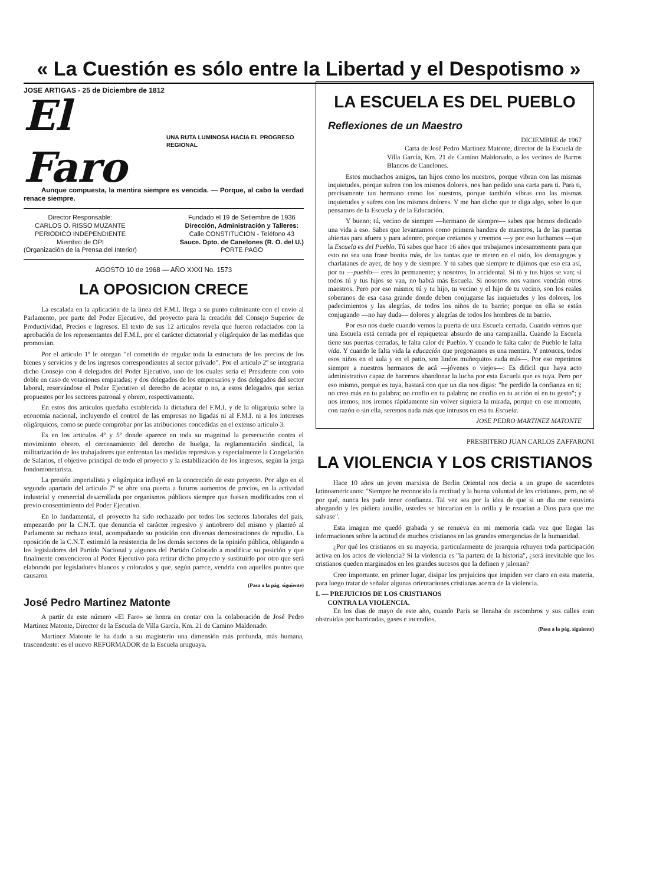« La Cuestión es sólo entre la Libertad y el Despotismo »
JOSE ARTIGAS - 25 de Diciembre de 1812
El Faro UNA RUTA LUMINOSA HACIA EL PROGRESO REGIONAL
Aunque compuesta, la mentira siempre es vencida. — Porque, al cabo la verdad renace siempre.
Director Responsable:
CARLOS O. RISSO MUZANTE
PERIODICO INDEPENDIENTE
Miembro de OPI
(Organización de la Prensa del Interior)
Fundado el 19 de Setiembre de 1936
Dirección, Administración y Talleres:
Calle CONSTITUCION - Teléfono 43
Sauce. Dpto. de Canelones (R. O. del U.)
PORTE PAGO
AGOSTO 10 de 1968 — AÑO XXXI No. 1573
LA OPOSICION CRECE
La escalada en la aplicación de la linea del F.M.I. llega a su punto culminante con el envio al Parlamento, por parte del Poder Ejecutivo, del proyecto para la creación del Consejo Superior de Productividad, Precios e Ingresos. El texto de sus 12 articulos revela que fueron redactados con la aprobación de los representantes del F.M.I., por el carácter dictatorial y oligárquico de las medidas que promovian.
Por el articulo 1º le otorgan "el cometido de regular toda la estructura de los precios de los bienes y servicios y de los ingresos correspondientes al sector privado". Por el articulo 2º se integraria dicho Consejo con 4 delegados del Poder Ejecutivo, uno de los cuales seria el Presidente con voto doble en caso de votaciones empatadas; y dos delegados de los empresarios y dos delegados del sector laboral, reservándose el Poder Ejecutivo el derecho de aceptar o no, a estos delegados que serian propuestos por los sectores patronal y obrero, respectivamente.
En estos dos articulos quedaba establecida la dictadura del F.M.I. y de la oligarquia sobre la economia nacional, incluyendo el control de las empresas no ligadas ni al F.M.I. ni a los intereses oligárquicos, como se puede comprobar por las atribuciones concedidas en el extenso articulo 3.
Es en los articulos 4º y 5º donde aparece en toda su magnitud la persecución contra el movimiento obrero, el cercenamiento del derecho de huelga, la reglamentación sindical, la militarización de los trabajadores que enfrentan las medidas represivas y especialmente la Congelación de Salarios, el objetivo principal de todo el proyecto y la estabilización de los ingresos, según la jerga fondomonetarista.
La presión imperialista y oligárquica influyó en la concreción de este proyecto. Por algo en el segundo apartado del articulo 7º se abre una puerta a futuros aumentos de precios, en la actividad industrial y comercial desarrollada por organismos públicos siempre que fuesen modificados con el previo consentimiento del Poder Ejecutivo.
En lo fundamental, el proyecto ha sido rechazado por todos los sectores laborales del país, empezando por la C.N.T. que denuncia el carácter regresivo y antiobrero del mismo y planteó al Parlamento su rechazo total, acompañando su posición con diversas demostraciones de repudio. La oposición de la C.N.T. estimuló la resistencia de los demás sectores de la opinión pública, obligando a los legisladores del Partido Nacional y algunos del Partido Colorado a modificar su posición y que finalmente convencieron al Poder Ejecutivo para retirar dicho proyecto y sustituirlo por otro que será elaborado por legisladores blancos y colorados y que, según parece, vendria con aquellos puntos que causaron
(Pasa a la pág. siguiente)
José Pedro Martinez Matonte
A partir de este número «El Faro» se honra en contar con la colaboración de José Pedro Martinez Matonte, Director de la Escuela de Villa García, Km. 21 de Camino Maldonado.
Martínez Matonte le ha dado a su magisterio una dimensión más profunda, más humana, trascendente: es el nuevo REFORMADOR de la Escuela uruguaya.
LA ESCUELA ES DEL PUEBLO
Reflexiones de un Maestro
DICIEMBRE de 1967
Carta de José Pedro Martinez Matonte, director de la Escuela de Villa García, Km. 21 de Camino Maldonado, a los vecinos de Barros Blancos de Canelones.
Estos muchachos amigos, tan hijos como los nuestros, porque vibran con las mismas inquietudes, porque sufren con los mismos dolores, nos han pedido una carta para ti. Para ti, precisamente tan hermano como los nuestros, porque también vibras con las mismas inquietudes y sufres con los mismos dolores. Y me han dicho que te diga algo, sobre lo que pensamos de la Escuela y de la Educación.
Y bueno; tú, vecino de siempre —hermano de siempre— sabes que hemos dedicado una vida a eso. Sabes que levantamos como primera bandera de maestros, la de las puertas abiertas para afuera y para adentro, porque creiamos y creemos —y por eso luchamos —que la Escuela es del Pueblo. Tú sabes que hace 16 años que trabajamos incesantemente para que esto no sea una frase bonita más, de las tantas que te meten en el oido, los demagogos y charlatanes de ayer, de hoy y de siempre. Y tú sabes que siempre te dijimos que eso era así, por tu —pueblo— eres lo permanente; y nosotros, lo accidental. Si tú y tus hijos se van; si todos tú y tus hijos se van, no habrá más Escuela. Si nosotros nos vamos vendrán otros maestros. Pero por eso mismo; tú y tu hijo, tu vecino y el hijo de tu vecino, son los reales soberanos de esa casa grande donde deben conjugarse las inquietudes y los dolores, los padecimientos y las alegrías, de todos los niños de tu barrio; porque en ella se están conjugando —no hay duda— dolores y alegrías de todos los hombres de tu barrio.
Por eso nos duele cuando vemos la puerta de una Escuela cerrada. Cuando vemos que una Escuela está cerrada por el repiquetear absurdo de una campanilla. Cuando la Escuela tiene sus puertas cerradas, le falta calor de Pueblo. Y cuando le falta calor de Pueblo le falta vida. Y cuando le falta vida la educación que pregonamos es una mentira. Y entonces, todos esos niños en el aula y en el patio, son lindos muñequitos nada más—. Por eso repetimos siempre a nuestros hermanos de acá —jóvenes o viejos—: Es dificil que haya acto administrativo capaz de hacernos abandonar la lucha por esta Escuela que es tuya. Pero por eso mismo, porque es tuya, bastará con que un dia nos digas: "he perdido la confianza en ti; no creo más en tu palabra; no confio en tu palabra; no confio en tu acción ni en tu gesto"; y nos iremos, nos iremos rápidamente sin volver siquiera la mirada, porque en ese momento, con razón o sin ella, seremos nada más que intrusos en esa tu Escuela.
JOSE PEDRO MARTINEZ MATONTE
PRESBITERO JUAN CARLOS ZAFFARONI
LA VIOLENCIA Y LOS CRISTIANOS
Hace 10 años un joven marxista de Berlin Oriental nos decia a un grupo de sacerdotes latinoamericanos: "Siempre he reconocido la rectitud y la buena voluntad de los cristianos, pero, no sé por qué, nunca les pude tener confianza. Tal vez sea por la idea de que si un dia me estuviera ahogando y les pidiera auxilio, ustedes se hincarian en la orilla y le rezarian a Dios para que me salvase".
Esta imagen me quedó grabada y se renueva en mi memoria cada vez que llegan las informaciones sobre la actitud de muchos cristianos en las grandes emergencias de la humanidad.
¿Por qué los cristianos en su mayoria, particularmente de jerarquia rehuyen toda participación activa en los actos de violencia? Si la violencia es "la partera de la historia", ¿será inevitable que los cristianos queden marginados en los grandes sucesos que la definen y jalonan?
Creo importante, en primer lugar, disipar los prejuicios que impiden ver claro en esta materia, para luego tratar de señalar algunas orientaciones cristianas acerca de la violencia.
I. — PREJUICIOS DE LOS CRISTIANOS
CONTRA LA VIOLENCIA.
En los dias de mayo de este año, cuando Paris se llenaba de escombros y sus calles eran obstruidas por barricadas, gases e incendios,
(Pasa a la pág. siguiente)